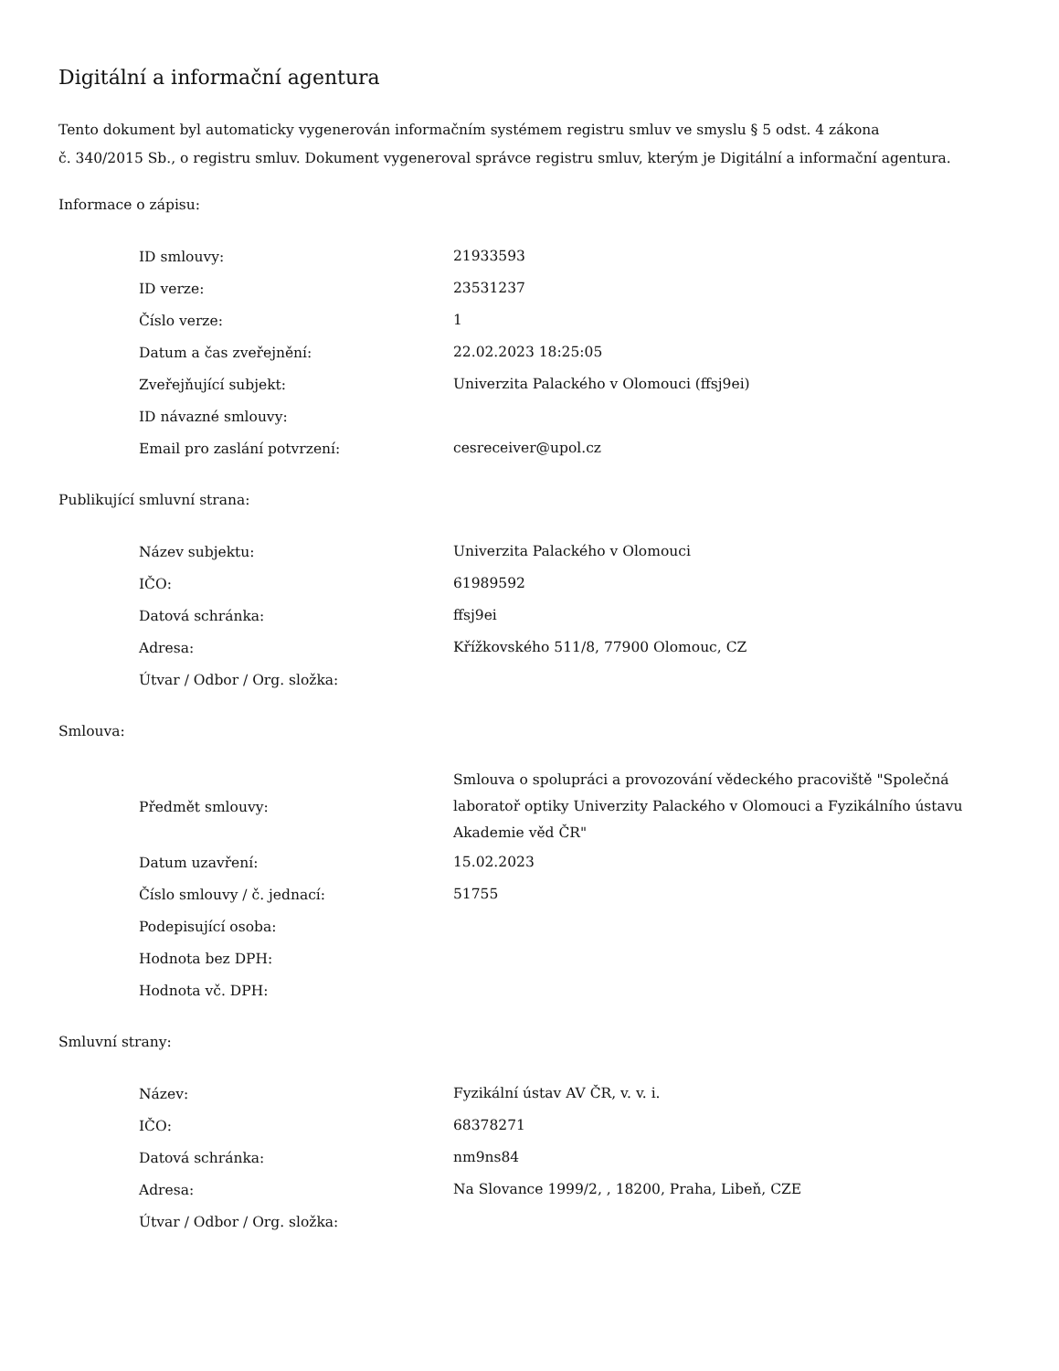Digitální a informační agentura
Tento dokument byl automaticky vygenerován informačním systémem registru smluv ve smyslu § 5 odst. 4 zákona
č. 340/2015 Sb., o registru smluv. Dokument vygeneroval správce registru smluv, kterým je Digitální a informační agentura.
Informace o zápisu:
| ID smlouvy: | 21933593 |
| ID verze: | 23531237 |
| Číslo verze: | 1 |
| Datum a čas zveřejnění: | 22.02.2023 18:25:05 |
| Zveřejňující subjekt: | Univerzita Palackého v Olomouci (ffsj9ei) |
| ID návazné smlouvy: | |
| Email pro zaslání potvrzení: | cesreceiver@upol.cz |
Publikující smluvní strana:
| Název subjektu: | Univerzita Palackého v Olomouci |
| IČO: | 61989592 |
| Datová schránka: | ffsj9ei |
| Adresa: | Křížkovského 511/8, 77900 Olomouc, CZ |
| Útvar / Odbor / Org. složka: | |
Smlouva:
| Předmět smlouvy: | Smlouva o spolupráci a provozování vědeckého pracoviště "Společná laboratoř optiky Univerzity Palackého v Olomouci a Fyzikálního ústavu Akademie věd ČR" |
| Datum uzavření: | 15.02.2023 |
| Číslo smlouvy / č. jednací: | 51755 |
| Podepisující osoba: | |
| Hodnota bez DPH: | |
| Hodnota vč. DPH: | |
Smluvní strany:
| Název: | Fyzikální ústav AV ČR, v. v. i. |
| IČO: | 68378271 |
| Datová schránka: | nm9ns84 |
| Adresa: | Na Slovance 1999/2, , 18200, Praha, Libeň, CZE |
| Útvar / Odbor / Org. složka: | |